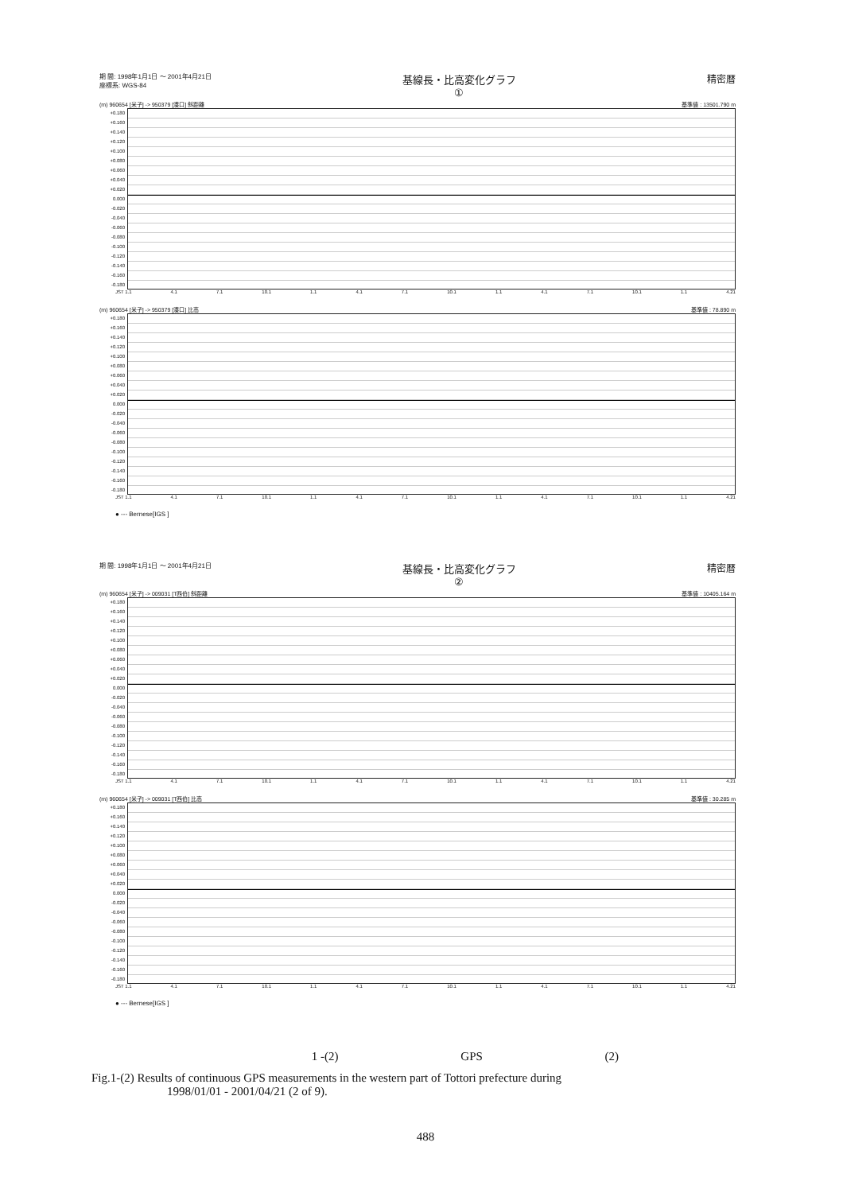期 間: 1998年1月1日 ～ 2001年4月21日
座標系: WGS-84 基線長・比高変化グラフ
① 精密暦
(m) 960654 [米子] -> 950379 [湊口] 斜距離 基準値 : 13501.790 m
+0.180 +0.160 +0.140 +0.120 +0.100 +0.080 +0.060 +0.040 +0.020 0.000 -0.020 -0.040 -0.060 -0.080 -0.100 -0.120 -0.140 -0.160 -0.180
JST 1.1 4.1 7.1 10.1 1.1 4.1 7.1 10.1 1.1 4.1 7.1 10.1 1.1 4.21
(m) 960654 [米子] -> 950379 [湊口] 比高 基準値 : 78.890 m
+0.180 +0.160 +0.140 +0.120 +0.100 +0.080 +0.060 +0.040 +0.020 0.000 -0.020 -0.040 -0.060 -0.080 -0.100 -0.120 -0.140 -0.160 -0.180
JST 1.1 4.1 7.1 10.1 1.1 4.1 7.1 10.1 1.1 4.1 7.1 10.1 1.1 4.21
● --- Bernese[IGS ]
期 間: 1998年1月1日 ～ 2001年4月21日 基線長・比高変化グラフ
② 精密暦
(m) 960654 [米子] -> 009031 [T西伯] 斜距離 基準値 : 10405.164 m
+0.180 +0.160 +0.140 +0.120 +0.100 +0.080 +0.060 +0.040 +0.020 0.000 -0.020 -0.040 -0.060 -0.080 -0.100 -0.120 -0.140 -0.160 -0.180
JST 1.1 4.1 7.1 10.1 1.1 4.1 7.1 10.1 1.1 4.1 7.1 10.1 1.1 4.21
(m) 960654 [米子] -> 009031 [T西伯] 比高 基準値 : 30.285 m
+0.180 +0.160 +0.140 +0.120 +0.100 +0.080 +0.060 +0.040 +0.020 0.000 -0.020 -0.040 -0.060 -0.080 -0.100 -0.120 -0.140 -0.160 -0.180
JST 1.1 4.1 7.1 10.1 1.1 4.1 7.1 10.1 1.1 4.1 7.1 10.1 1.1 4.21
● --- Bernese[IGS ]
1 -(2) GPS (2)
Fig.1-(2) Results of continuous GPS measurements in the western part of Tottori prefecture during
1998/01/01 - 2001/04/21 (2 of 9).
488